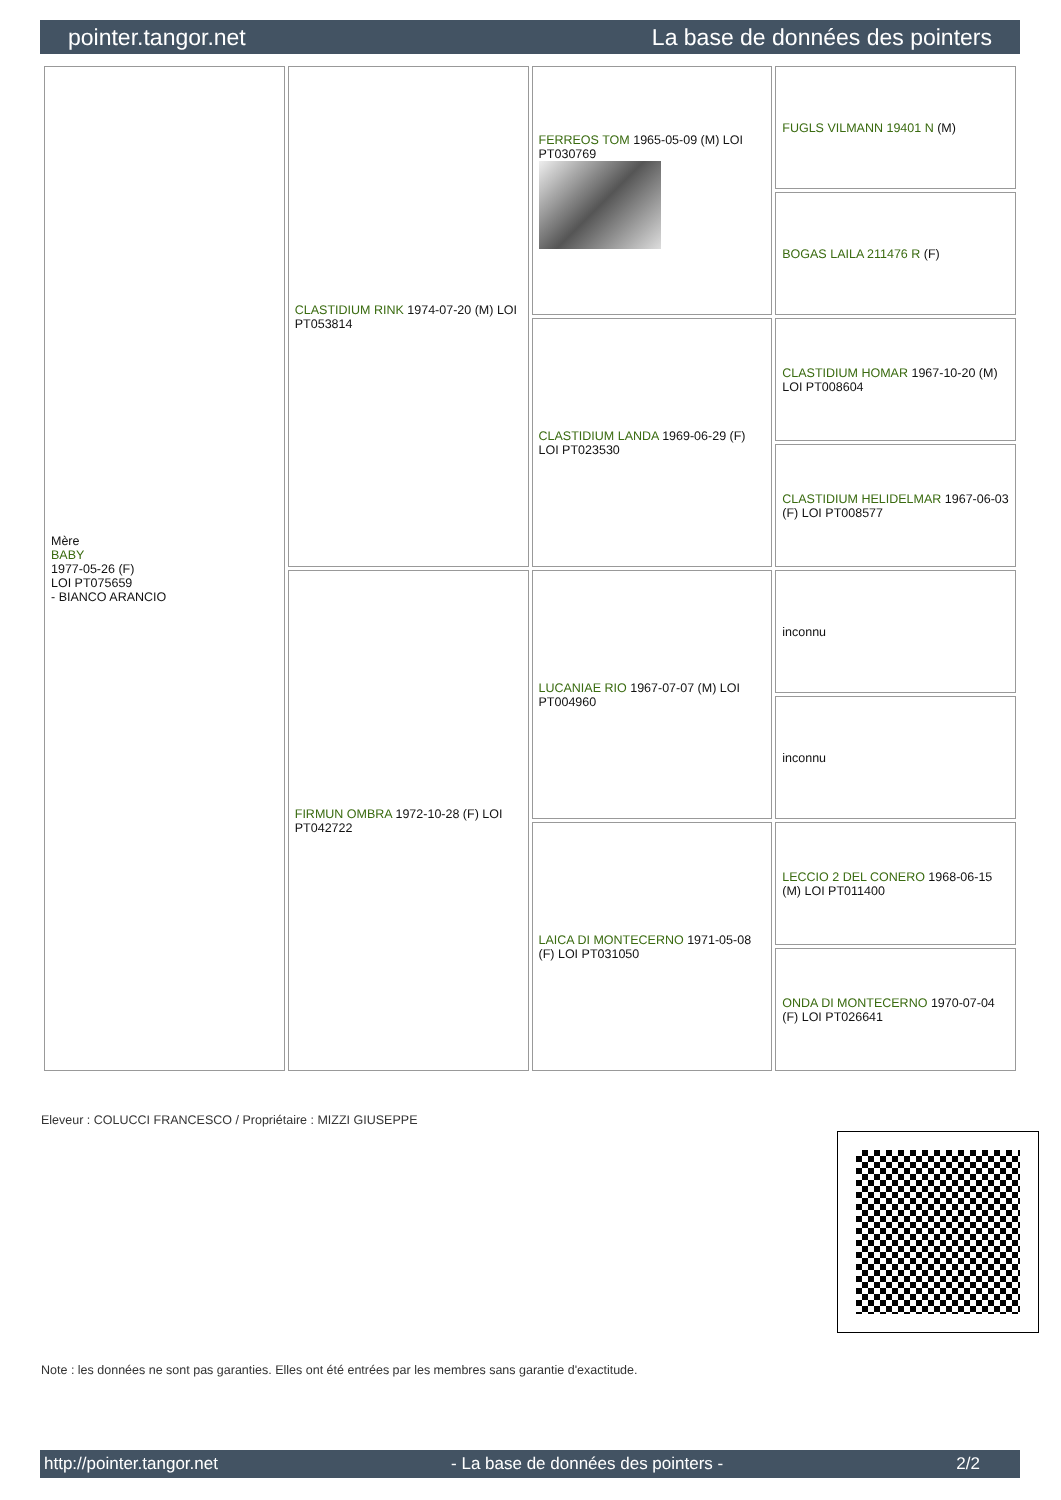pointer.tangor.net La base de données des pointers
| Mère BABY 1977-05-26 (F) LOI PT075659 - BIANCO ARANCIO | CLASTIDIUM RINK 1974-07-20 (M) LOI PT053814 | FERREOS TOM 1965-05-09 (M) LOI PT030769 | FUGLS VILMANN 19401 N (M) |
| | | | BOGAS LAILA 211476 R (F) |
| | | CLASTIDIUM LANDA 1969-06-29 (F) LOI PT023530 | CLASTIDIUM HOMAR 1967-10-20 (M) LOI PT008604 |
| | | | CLASTIDIUM HELIDELMAR 1967-06-03 (F) LOI PT008577 |
| | FIRMUN OMBRA 1972-10-28 (F) LOI PT042722 | LUCANIAE RIO 1967-07-07 (M) LOI PT004960 | inconnu |
| | | | inconnu |
| | | LAICA DI MONTECERNO 1971-05-08 (F) LOI PT031050 | LECCIO 2 DEL CONERO 1968-06-15 (M) LOI PT011400 |
| | | | ONDA DI MONTECERNO 1970-07-04 (F) LOI PT026641 |
Eleveur : COLUCCI FRANCESCO / Propriétaire : MIZZI GIUSEPPE
Note : les données ne sont pas garanties. Elles ont été entrées par les membres sans garantie d'exactitude.
http://pointer.tangor.net - La base de données des pointers - 2/2